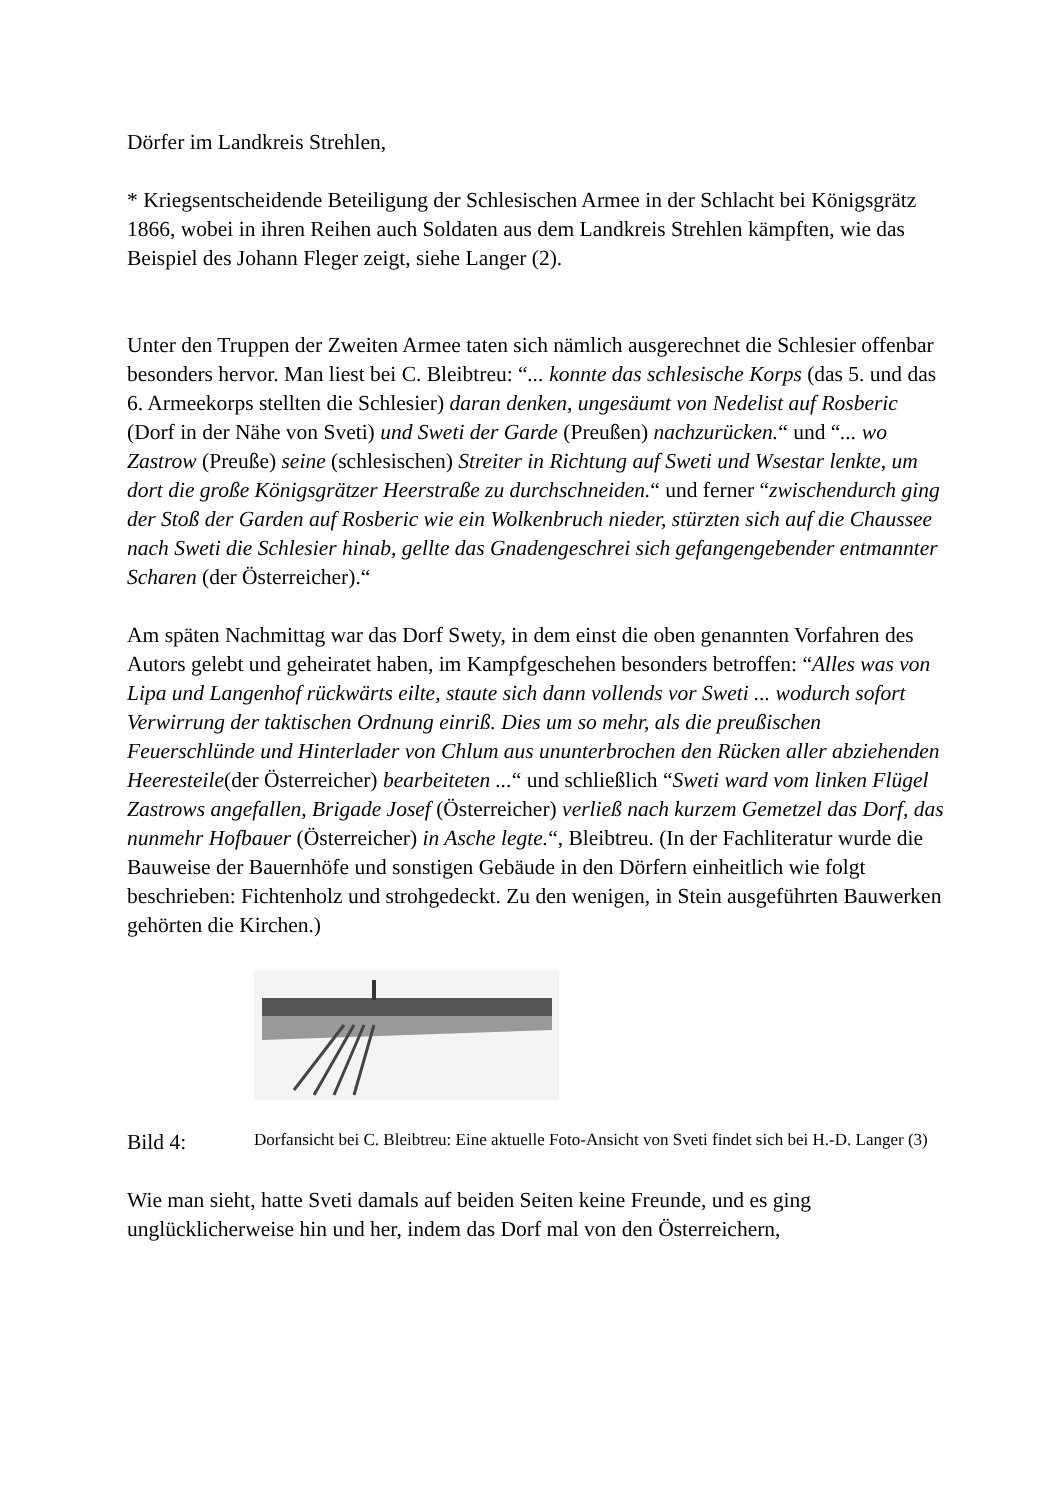Dörfer im Landkreis Strehlen,
* Kriegsentscheidende Beteiligung der Schlesischen Armee in der Schlacht bei Königsgrätz 1866, wobei in ihren Reihen auch Soldaten aus dem Landkreis Strehlen kämpften, wie das Beispiel des Johann Fleger zeigt, siehe Langer (2).
Unter den Truppen der Zweiten Armee taten sich nämlich ausgerechnet die Schlesier offenbar besonders hervor. Man liest bei C. Bleibtreu: “... konnte das schlesische Korps (das 5. und das 6. Armeekorps stellten die Schlesier) daran denken, ungesäumt von Nedelist auf Rosberic (Dorf in der Nähe von Sveti) und Sweti der Garde (Preußen) nachzurücken.“ und “... wo Zastrow (Preuße) seine (schlesischen) Streiter in Richtung auf Sweti und Wsestar lenkte, um dort die große Königsgrätzer Heerstraße zu durchschneiden.“ und ferner “zwischendurch ging der Stoß der Garden auf Rosberic wie ein Wolkenbruch nieder, stürzten sich auf die Chaussee nach Sweti die Schlesier hinab, gellte das Gnadengeschrei sich gefangengebender entmannter Scharen (der Österreicher).“
Am späten Nachmittag war das Dorf Swety, in dem einst die oben genannten Vorfahren des Autors gelebt und geheiratet haben, im Kampfgeschehen besonders betroffen: “Alles was von Lipa und Langenhof rückwärts eilte, staute sich dann vollends vor Sweti ... wodurch sofort Verwirrung der taktischen Ordnung einriß. Dies um so mehr, als die preußischen Feuerschlünde und Hinterlader von Chlum aus ununterbrochen den Rücken aller abziehenden Heeresteile(der Österreicher) bearbeiteten ...“ und schließlich “Sweti ward vom linken Flügel Zastrows angefallen, Brigade Josef (Österreicher) verließ nach kurzem Gemetzel das Dorf, das nunmehr Hofbauer (Österreicher) in Asche legte.“, Bleibtreu. (In der Fachliteratur wurde die Bauweise der Bauernhöfe und sonstigen Gebäude in den Dörfern einheitlich wie folgt beschrieben: Fichtenholz und strohgedeckt. Zu den wenigen, in Stein ausgeführten Bauwerken gehörten die Kirchen.)
Bild 4:
Dorfansicht bei C. Bleibtreu: Eine aktuelle Foto-Ansicht von Sveti findet sich bei H.-D. Langer (3)
Wie man sieht, hatte Sveti damals auf beiden Seiten keine Freunde, und es ging unglücklicherweise hin und her, indem das Dorf mal von den Österreichern,